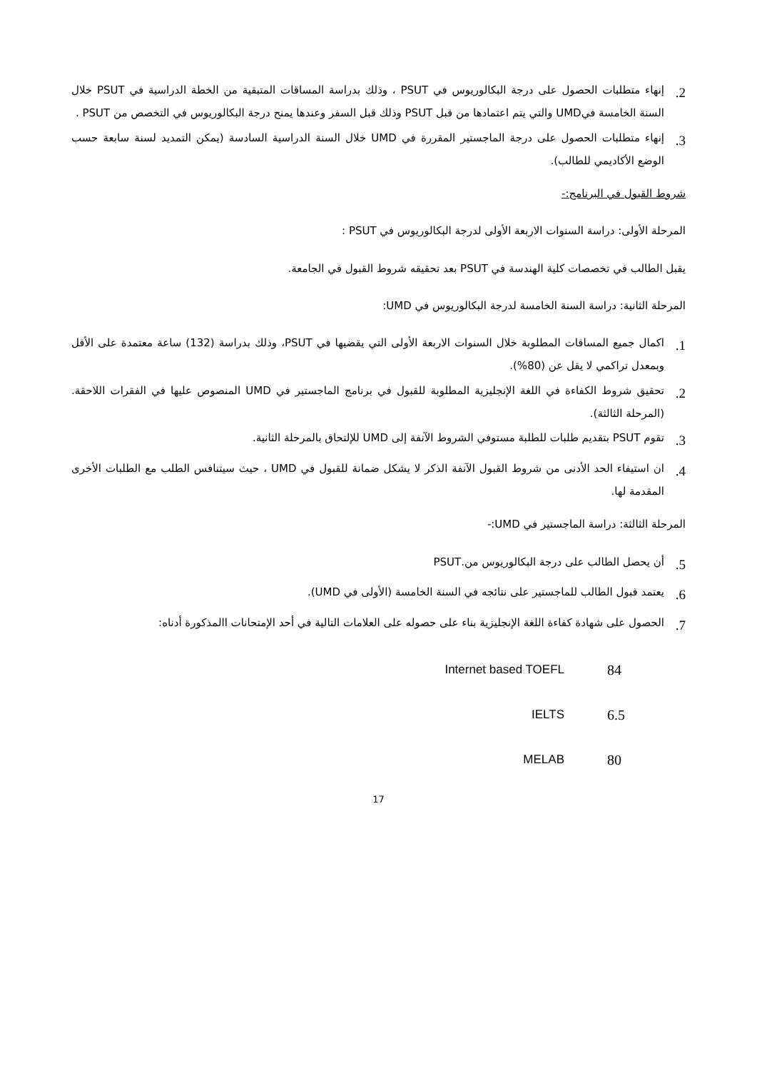2. إنهاء متطلبات الحصول على درجة البكالوريوس في PSUT ، وذلك بدراسة المساقات المتبقية من الخطة الدراسية في PSUT خلال السنة الخامسة فيUMD والتي يتم اعتمادها من قبل PSUT وذلك قبل السفر وعندها يمنح درجة البكالوريوس في التخصص من PSUT .
3. إنهاء متطلبات الحصول على درجة الماجستير المقررة في UMD خلال السنة الدراسية السادسة (يمكن التمديد لسنة سابعة حسب الوضع الأكاديمي للطالب).
شروط القبول في البرنامج:-
المرحلة الأولى: دراسة السنوات الاربعة الأولى لدرجة البكالوريوس في PSUT :
يقبل الطالب في تخصصات كلية الهندسة في PSUT بعد تحقيقه شروط القبول في الجامعة.
المرحلة الثانية: دراسة السنة الخامسة لدرجة البكالوريوس في UMD:
1. اكمال جميع المساقات المطلوبة خلال السنوات الاربعة الأولى التي يقضيها في PSUT، وذلك بدراسة (132) ساعة معتمدة على الأقل وبمعدل تراكمي لا يقل عن (80%).
2. تحقيق شروط الكفاءة في اللغة الإنجليزية المطلوبة للقبول في برنامج الماجستير في UMD المنصوص عليها في الفقرات اللاحقة.(المرحلة الثالثة).
3. تقوم PSUT بتقديم طلبات للطلبة مستوفي الشروط الآنفة إلى UMD للإلتحاق بالمرحلة الثانية.
4. ان استيفاء الحد الأدنى من شروط القبول الآنفة الذكر لا يشكل ضمانة للقبول في UMD ، حيث سيتنافس الطلب مع الطلبات الأخرى المقدمة لها.
المرحلة الثالثة: دراسة الماجستير في UMD:-
5. أن يحصل الطالب على درجة البكالوريوس من.PSUT
6. يعتمد قبول الطالب للماجستير على نتائجه في السنة الخامسة (الأولى في UMD).
7. الحصول على شهادة كفاءة اللغة الإنجليزية بناء على حصوله على العلامات التالية في أحد الإمتحانات االمذكورة أدناه:
| Internet based TOEFL | 84 |
| IELTS | 6.5 |
| MELAB | 80 |
17